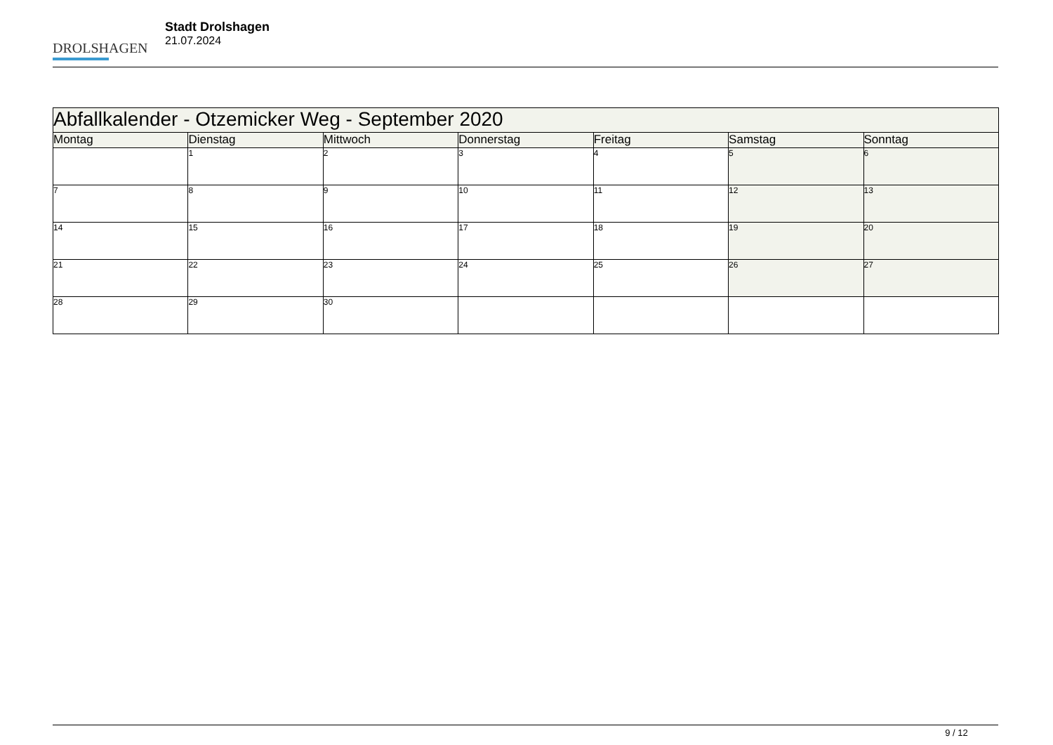DROLSHAGEN
Stadt Drolshagen
21.07.2024
| Abfallkalender - Otzemicker Weg - September 2020 | | | | | | |
| --- | --- | --- | --- | --- | --- | --- |
| Montag | Dienstag | Mittwoch | Donnerstag | Freitag | Samstag | Sonntag |
| | 1 | 2 | 3 | 4 | 5 | 6 |
| 7 | 8 | 9 | 10 | 11 | 12 | 13 |
| 14 | 15 | 16 | 17 | 18 | 19 | 20 |
| 21 | 22 | 23 | 24 | 25 | 26 | 27 |
| 28 | 29 | 30 | | | | |
9 / 12